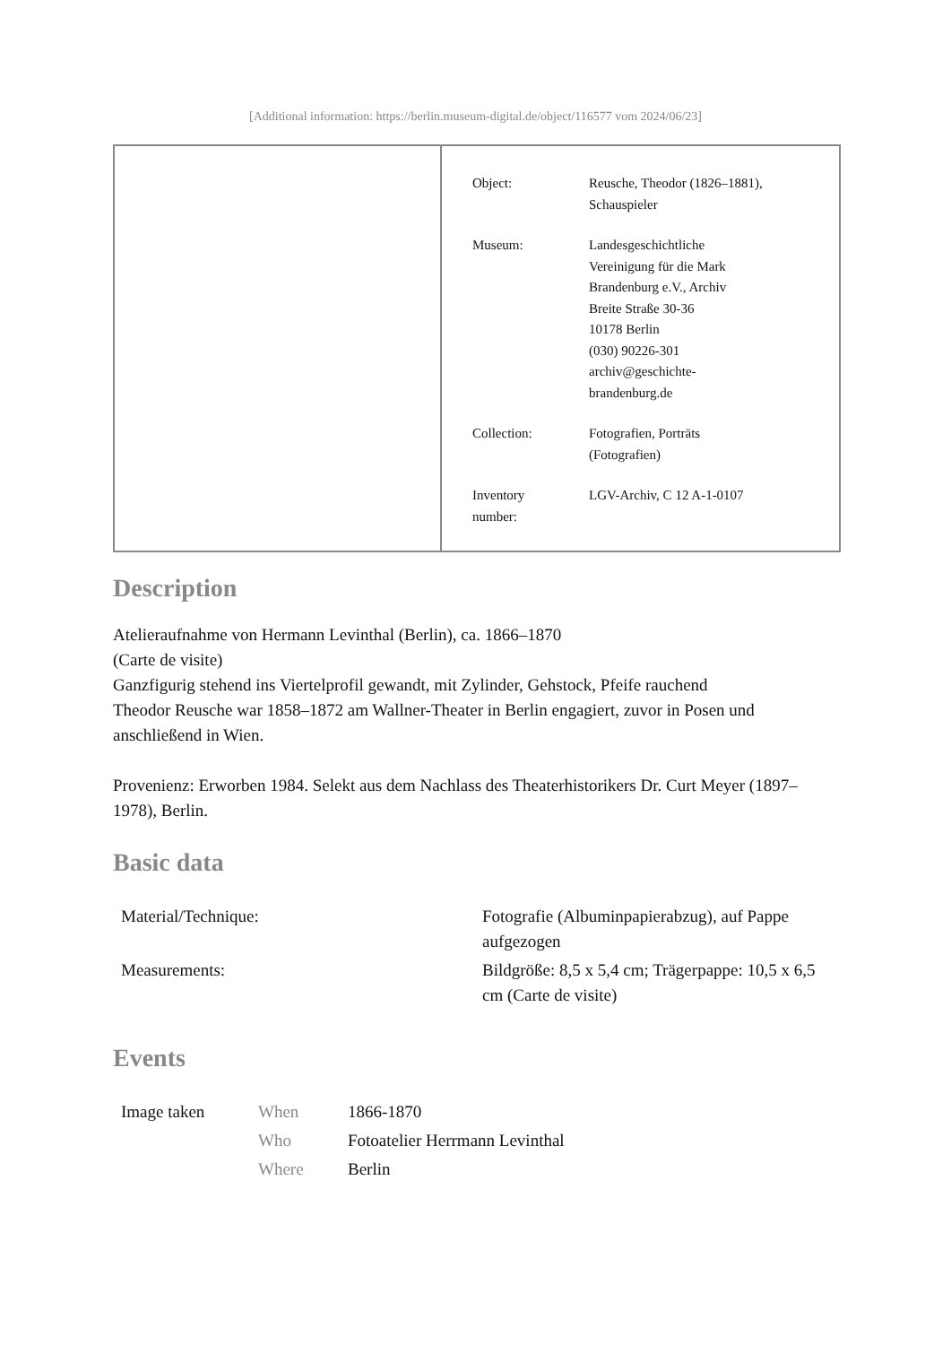[Additional information: https://berlin.museum-digital.de/object/116577 vom 2024/06/23]
| Object: | Reusche, Theodor (1826–1881), Schauspieler |
| Museum: | Landesgeschichtliche Vereinigung für die Mark Brandenburg e.V., Archiv Breite Straße 30-36 10178 Berlin (030) 90226-301 archiv@geschichte- brandenburg.de |
| Collection: | Fotografien, Porträts (Fotografien) |
| Inventory number: | LGV-Archiv, C 12 A-1-0107 |
Description
Atelieraufnahme von Hermann Levinthal (Berlin), ca. 1866–1870
(Carte de visite)
Ganzfigurig stehend ins Viertelprofil gewandt, mit Zylinder, Gehstock, Pfeife rauchend
Theodor Reusche war 1858–1872 am Wallner-Theater in Berlin engagiert, zuvor in Posen und anschließend in Wien.
Provenienz: Erworben 1984. Selekt aus dem Nachlass des Theaterhistorikers Dr. Curt Meyer (1897–1978), Berlin.
Basic data
| Material/Technique: | Fotografie (Albuminpapierabzug), auf Pappe aufgezogen |
| Measurements: | Bildgröße: 8,5 x 5,4 cm; Trägerpappe: 10,5 x 6,5 cm (Carte de visite) |
Events
| Image taken | When | 1866-1870 |
| | Who | Fotoatelier Herrmann Levinthal |
| | Where | Berlin |